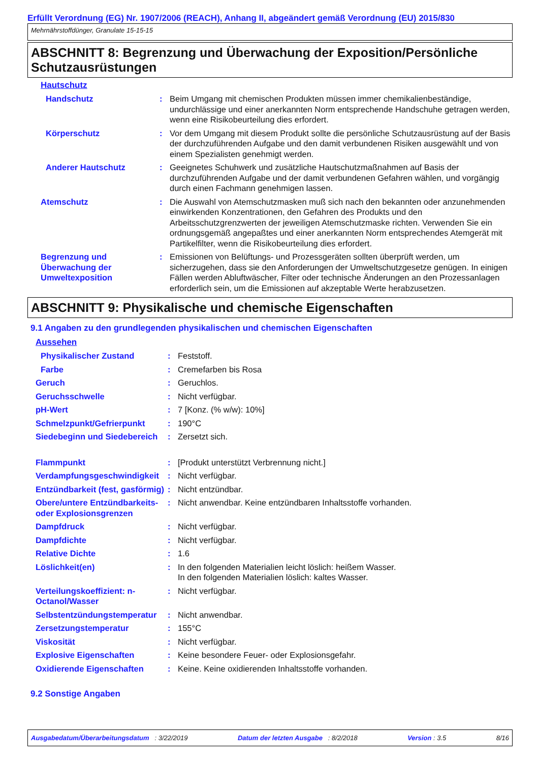Erfüllt Verordnung (EG) Nr. 1907/2006 (REACH), Anhang II, abgeändert gemäß Verordnung (EU) 2015/830
Mehrnährstoffdünger, Granulate 15-15-15
ABSCHNITT 8: Begrenzung und Überwachung der Exposition/Persönliche Schutzausrüstungen
Hautschutz
Handschutz : Beim Umgang mit chemischen Produkten müssen immer chemikalienbeständige, undurchlässige und einer anerkannten Norm entsprechende Handschuhe getragen werden, wenn eine Risikobeurteilung dies erfordert.
Körperschutz : Vor dem Umgang mit diesem Produkt sollte die persönliche Schutzausrüstung auf der Basis der durchzuführenden Aufgabe und den damit verbundenen Risiken ausgewählt und von einem Spezialisten genehmigt werden.
Anderer Hautschutz : Geeignetes Schuhwerk und zusätzliche Hautschutzmaßnahmen auf Basis der durchzuführenden Aufgabe und der damit verbundenen Gefahren wählen, und vorgängig durch einen Fachmann genehmigen lassen.
Atemschutz : Die Auswahl von Atemschutzmasken muß sich nach den bekannten oder anzunehmenden einwirkenden Konzentrationen, den Gefahren des Produkts und den Arbeitsschutzgrenzwerten der jeweiligen Atemschutzmaske richten. Verwenden Sie ein ordnungsgemäß angepaßtes und einer anerkannten Norm entsprechendes Atemgerät mit Partikelfilter, wenn die Risikobeurteilung dies erfordert.
Begrenzung und Überwachung der Umweltexposition
: Emissionen von Belüftungs- und Prozessgeräten sollten überprüft werden, um sicherzugehen, dass sie den Anforderungen der Umweltschutzgesetze genügen. In einigen Fällen werden Abluftwäscher, Filter oder technische Änderungen an den Prozessanlagen erforderlich sein, um die Emissionen auf akzeptable Werte herabzusetzen.
ABSCHNITT 9: Physikalische und chemische Eigenschaften
9.1 Angaben zu den grundlegenden physikalischen und chemischen Eigenschaften
Aussehen
Physikalischer Zustand : Feststoff.
Farbe : Cremefarben bis Rosa
Geruch : Geruchlos.
Geruchsschwelle : Nicht verfügbar.
pH-Wert : 7 [Konz. (% w/w): 10%]
Schmelzpunkt/Gefrierpunkt : 190°C
Siedebeginn und Siedebereich
: Zersetzt sich.
Flammpunkt : [Produkt unterstützt Verbrennung nicht.]
Verdampfungsgeschwindigkeit
: Nicht verfügbar.
Entzündbarkeit (fest, gasförmig)
: Nicht entzündbar.
Obere/untere Entzündbarkeits- oder Explosionsgrenzen
: Nicht anwendbar. Keine entzündbaren Inhaltsstoffe vorhanden.
Dampfdruck : Nicht verfügbar.
Dampfdichte : Nicht verfügbar.
Relative Dichte : 1.6
Löslichkeit(en) : In den folgenden Materialien leicht löslich: heißem Wasser.
In den folgenden Materialien löslich: kaltes Wasser.
Verteilungskoeffizient: n-Octanol/Wasser
: Nicht verfügbar.
Selbstentzündungstemperatur
: Nicht anwendbar.
Zersetzungstemperatur : 155°C
Viskosität : Nicht verfügbar.
Explosive Eigenschaften : Keine besondere Feuer- oder Explosionsgefahr.
Oxidierende Eigenschaften : Keine. Keine oxidierenden Inhaltsstoffe vorhanden.
9.2 Sonstige Angaben
Ausgabedatum/Überarbeitungsdatum : 3/22/2019 Datum der letzten Ausgabe : 8/2/2018 Version : 3.5 8/16